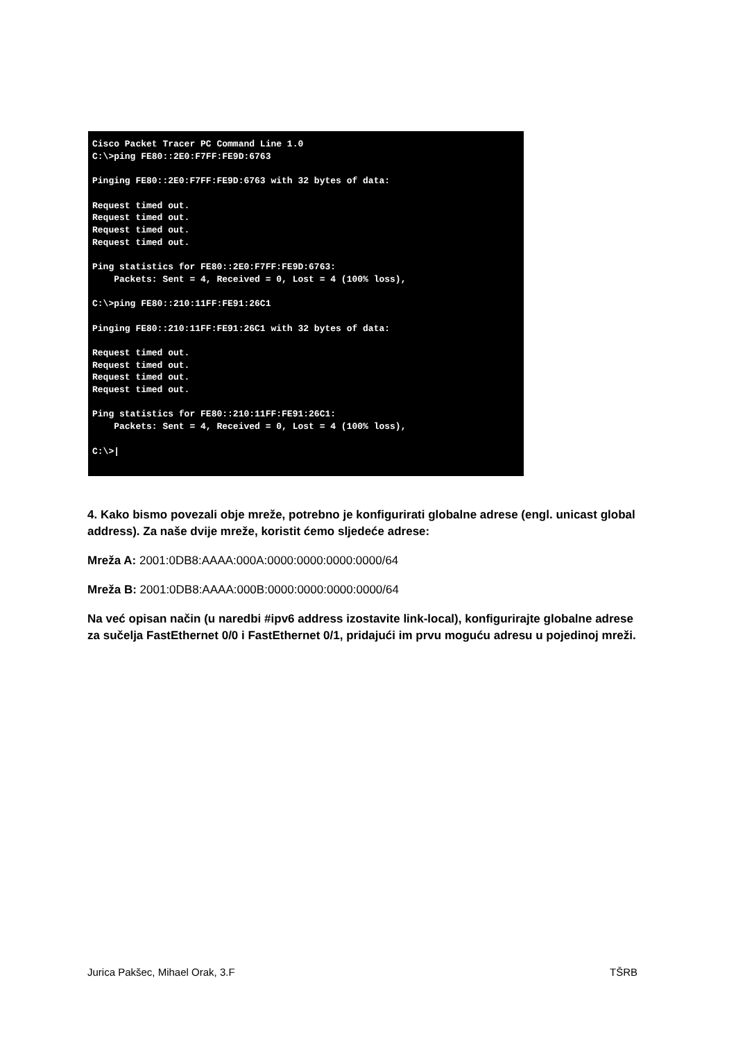Cisco Packet Tracer PC Command Line 1.0
C:\>ping FE80::2E0:F7FF:FE9D:6763

Pinging FE80::2E0:F7FF:FE9D:6763 with 32 bytes of data:

Request timed out.
Request timed out.
Request timed out.
Request timed out.

Ping statistics for FE80::2E0:F7FF:FE9D:6763:
    Packets: Sent = 4, Received = 0, Lost = 4 (100% loss),

C:\>ping FE80::210:11FF:FE91:26C1

Pinging FE80::210:11FF:FE91:26C1 with 32 bytes of data:

Request timed out.
Request timed out.
Request timed out.
Request timed out.

Ping statistics for FE80::210:11FF:FE91:26C1:
    Packets: Sent = 4, Received = 0, Lost = 4 (100% loss),

C:\>|
4. Kako bismo povezali obje mreže, potrebno je konfigurirati globalne adrese (engl. unicast global address). Za naše dvije mreže, koristit ćemo sljedeće adrese:
Mreža A: 2001:0DB8:AAAA:000A:0000:0000:0000:0000/64
Mreža B: 2001:0DB8:AAAA:000B:0000:0000:0000:0000/64
Na već opisan način (u naredbi #ipv6 address izostavite link-local), konfigurirajte globalne adrese za sučelja FastEthernet 0/0 i FastEthernet 0/1, pridajući im prvu moguću adresu u pojedinoj mreži.
Jurica Pakšec, Mihael Orak, 3.F TŠRB